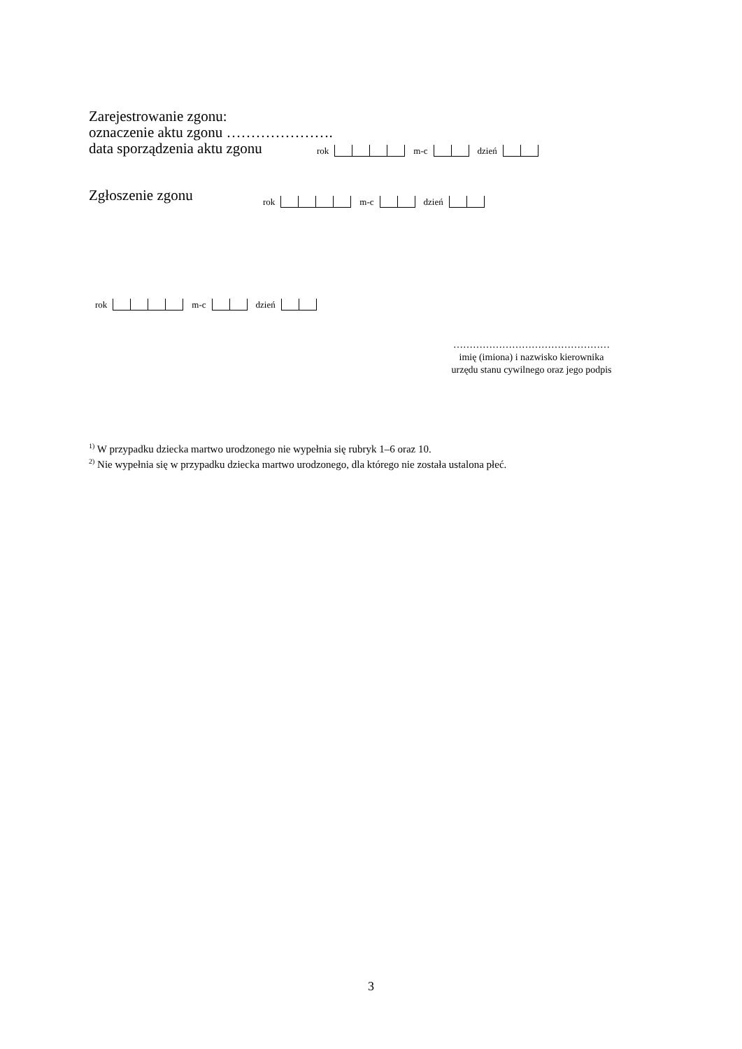Zarejestrowanie zgonu:
oznaczenie aktu zgonu ………………….
data sporządzenia aktu zgonu
rok m-c dzień
Zgłoszenie zgonu
rok m-c dzień
rok m-c dzień
…………………………………………
imię (imiona) i nazwisko kierownika
urzędu stanu cywilnego oraz jego podpis
<sup>1)</sup> W przypadku dziecka martwo urodzonego nie wypełnia się rubryk 1–6 oraz 10.
<sup>2)</sup> Nie wypełnia się w przypadku dziecka martwo urodzonego, dla którego nie została ustalona płeć.
3